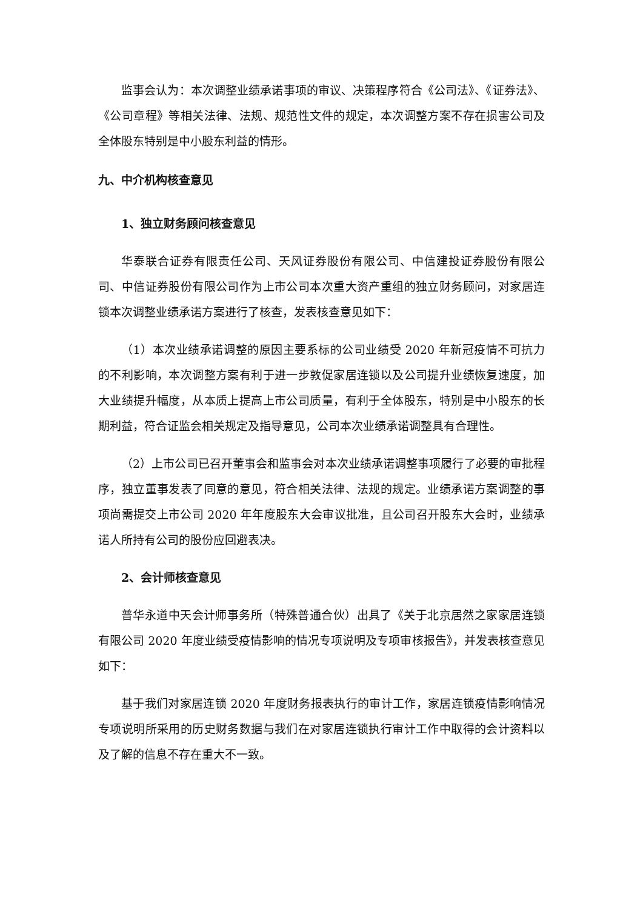监事会认为：本次调整业绩承诺事项的审议、决策程序符合《公司法》、《证券法》、《公司章程》等相关法律、法规、规范性文件的规定，本次调整方案不存在损害公司及全体股东特别是中小股东利益的情形。
九、中介机构核查意见
1、独立财务顾问核查意见
华泰联合证券有限责任公司、天风证券股份有限公司、中信建投证券股份有限公司、中信证券股份有限公司作为上市公司本次重大资产重组的独立财务顾问，对家居连锁本次调整业绩承诺方案进行了核查，发表核查意见如下：
（1）本次业绩承诺调整的原因主要系标的公司业绩受 2020 年新冠疫情不可抗力的不利影响，本次调整方案有利于进一步敦促家居连锁以及公司提升业绩恢复速度，加大业绩提升幅度，从本质上提高上市公司质量，有利于全体股东，特别是中小股东的长期利益，符合证监会相关规定及指导意见，公司本次业绩承诺调整具有合理性。
（2）上市公司已召开董事会和监事会对本次业绩承诺调整事项履行了必要的审批程序，独立董事发表了同意的意见，符合相关法律、法规的规定。业绩承诺方案调整的事项尚需提交上市公司 2020 年年度股东大会审议批准，且公司召开股东大会时，业绩承诺人所持有公司的股份应回避表决。
2、会计师核查意见
普华永道中天会计师事务所（特殊普通合伙）出具了《关于北京居然之家家居连锁有限公司 2020 年度业绩受疫情影响的情况专项说明及专项审核报告》，并发表核查意见如下：
基于我们对家居连锁 2020 年度财务报表执行的审计工作，家居连锁疫情影响情况专项说明所采用的历史财务数据与我们在对家居连锁执行审计工作中取得的会计资料以及了解的信息不存在重大不一致。